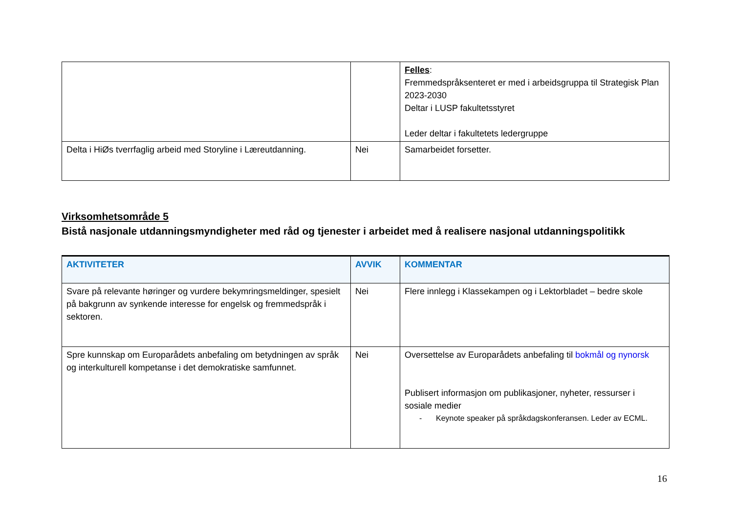| | | Felles : Fremmedspråksenteret er med i arbeidsgruppa til Strategisk Plan 2023-2030 Deltar i LUSP fakultetsstyret Leder deltar i fakultetets ledergruppe |
| Delta i HiØs tverrfaglig arbeid med Storyline i Læreutdanning. | Nei | Samarbeidet forsetter. |
Virksomhetsområde 5
Bistå nasjonale utdanningsmyndigheter med råd og tjenester i arbeidet med å realisere nasjonal utdanningspolitikk
| AKTIVITETER | AVVIK | KOMMENTAR |
| --- | --- | --- |
| Svare på relevante høringer og vurdere bekymringsmeldinger, spesielt på bakgrunn av synkende interesse for engelsk og fremmedspråk i sektoren. | Nei | Flere innlegg i Klassekampen og i Lektorbladet – bedre skole |
| Spre kunnskap om Europarådets anbefaling om betydningen av språk og interkulturell kompetanse i det demokratiske samfunnet. | Nei | Oversettelse av Europarådets anbefaling til bokmål og nynorsk Publisert informasjon om publikasjoner, nyheter, ressurser i sosiale medier - Keynote speaker på språkdagskonferansen. Leder av ECML. |
16